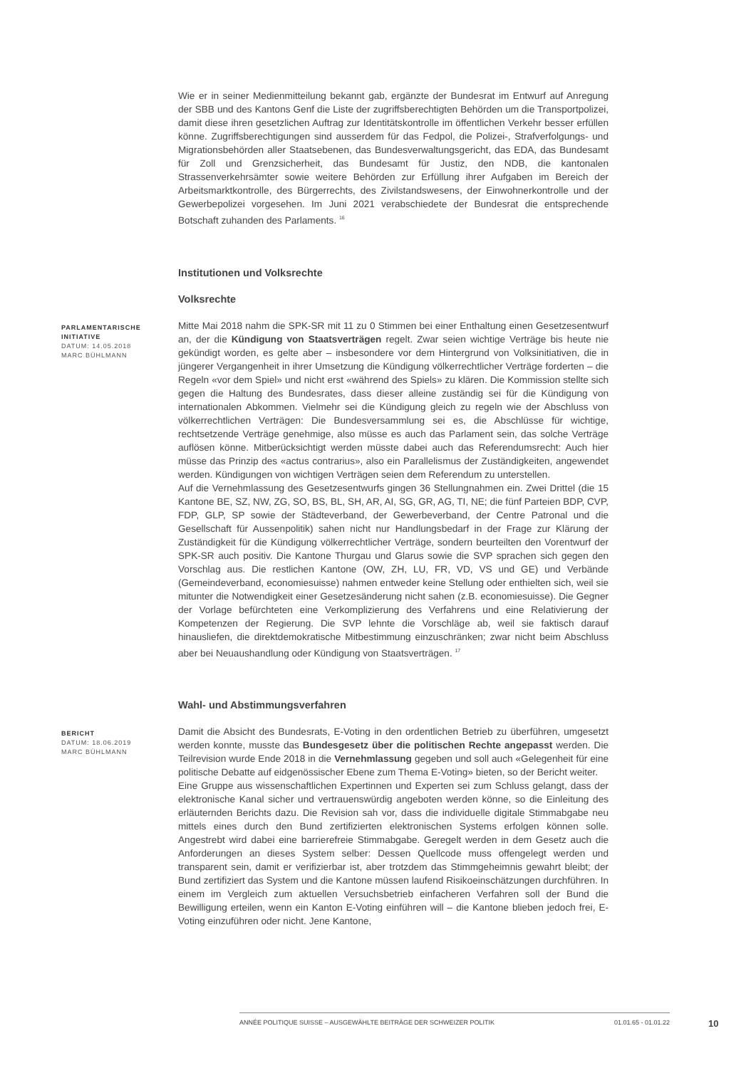Wie er in seiner Medienmitteilung bekannt gab, ergänzte der Bundesrat im Entwurf auf Anregung der SBB und des Kantons Genf die Liste der zugriffsberechtigten Behörden um die Transportpolizei, damit diese ihren gesetzlichen Auftrag zur Identitätskontrolle im öffentlichen Verkehr besser erfüllen könne. Zugriffsberechtigungen sind ausserdem für das Fedpol, die Polizei-, Strafverfolgungs- und Migrationsbehörden aller Staatsebenen, das Bundesverwaltungsgericht, das EDA, das Bundesamt für Zoll und Grenzsicherheit, das Bundesamt für Justiz, den NDB, die kantonalen Strassenverkehrsämter sowie weitere Behörden zur Erfüllung ihrer Aufgaben im Bereich der Arbeitsmarktkontrolle, des Bürgerrechts, des Zivilstandswesens, der Einwohnerkontrolle und der Gewerbepolizei vorgesehen. Im Juni 2021 verabschiedete der Bundesrat die entsprechende Botschaft zuhanden des Parlaments. <sup>16</sup>
Institutionen und Volksrechte
Volksrechte
PARLAMENTARISCHE INITIATIVE
DATUM: 14.05.2018
MARC BÜHLMANN
Mitte Mai 2018 nahm die SPK-SR mit 11 zu 0 Stimmen bei einer Enthaltung einen Gesetzesentwurf an, der die Kündigung von Staatsverträgen regelt. Zwar seien wichtige Verträge bis heute nie gekündigt worden, es gelte aber – insbesondere vor dem Hintergrund von Volksinitiativen, die in jüngerer Vergangenheit in ihrer Umsetzung die Kündigung völkerrechtlicher Verträge forderten – die Regeln «vor dem Spiel» und nicht erst «während des Spiels» zu klären. Die Kommission stellte sich gegen die Haltung des Bundesrates, dass dieser alleine zuständig sei für die Kündigung von internationalen Abkommen. Vielmehr sei die Kündigung gleich zu regeln wie der Abschluss von völkerrechtlichen Verträgen: Die Bundesversammlung sei es, die Abschlüsse für wichtige, rechtsetzende Verträge genehmige, also müsse es auch das Parlament sein, das solche Verträge auflösen könne. Mitberücksichtigt werden müsste dabei auch das Referendumsrecht: Auch hier müsse das Prinzip des «actus contrarius», also ein Parallelismus der Zuständigkeiten, angewendet werden. Kündigungen von wichtigen Verträgen seien dem Referendum zu unterstellen.
Auf die Vernehmlassung des Gesetzesentwurfs gingen 36 Stellungnahmen ein. Zwei Drittel (die 15 Kantone BE, SZ, NW, ZG, SO, BS, BL, SH, AR, AI, SG, GR, AG, TI, NE; die fünf Parteien BDP, CVP, FDP, GLP, SP sowie der Städteverband, der Gewerbeverband, der Centre Patronal und die Gesellschaft für Aussenpolitik) sahen nicht nur Handlungsbedarf in der Frage zur Klärung der Zuständigkeit für die Kündigung völkerrechtlicher Verträge, sondern beurteilten den Vorentwurf der SPK-SR auch positiv. Die Kantone Thurgau und Glarus sowie die SVP sprachen sich gegen den Vorschlag aus. Die restlichen Kantone (OW, ZH, LU, FR, VD, VS und GE) und Verbände (Gemeindeverband, economiesuisse) nahmen entweder keine Stellung oder enthielten sich, weil sie mitunter die Notwendigkeit einer Gesetzesänderung nicht sahen (z.B. economiesuisse). Die Gegner der Vorlage befürchteten eine Verkomplizierung des Verfahrens und eine Relativierung der Kompetenzen der Regierung. Die SVP lehnte die Vorschläge ab, weil sie faktisch darauf hinausliefen, die direktdemokratische Mitbestimmung einzuschränken; zwar nicht beim Abschluss aber bei Neuaushandlung oder Kündigung von Staatsverträgen. <sup>17</sup>
Wahl- und Abstimmungsverfahren
BERICHT
DATUM: 18.06.2019
MARC BÜHLMANN
Damit die Absicht des Bundesrats, E-Voting in den ordentlichen Betrieb zu überführen, umgesetzt werden konnte, musste das Bundesgesetz über die politischen Rechte angepasst werden. Die Teilrevision wurde Ende 2018 in die Vernehmlassung gegeben und soll auch «Gelegenheit für eine politische Debatte auf eidgenössischer Ebene zum Thema E-Voting» bieten, so der Bericht weiter.
Eine Gruppe aus wissenschaftlichen Expertinnen und Experten sei zum Schluss gelangt, dass der elektronische Kanal sicher und vertrauenswürdig angeboten werden könne, so die Einleitung des erläuternden Berichts dazu. Die Revision sah vor, dass die individuelle digitale Stimmabgabe neu mittels eines durch den Bund zertifizierten elektronischen Systems erfolgen können solle. Angestrebt wird dabei eine barrierefreie Stimmabgabe. Geregelt werden in dem Gesetz auch die Anforderungen an dieses System selber: Dessen Quellcode muss offengelegt werden und transparent sein, damit er verifizierbar ist, aber trotzdem das Stimmgeheimnis gewahrt bleibt; der Bund zertifiziert das System und die Kantone müssen laufend Risikoeinschätzungen durchführen. In einem im Vergleich zum aktuellen Versuchsbetrieb einfacheren Verfahren soll der Bund die Bewilligung erteilen, wenn ein Kanton E-Voting einführen will – die Kantone blieben jedoch frei, E-Voting einzuführen oder nicht. Jene Kantone,
ANNÉE POLITIQUE SUISSE – AUSGEWÄHLTE BEITRÄGE DER SCHWEIZER POLITIK 01.01.65 - 01.01.22
10